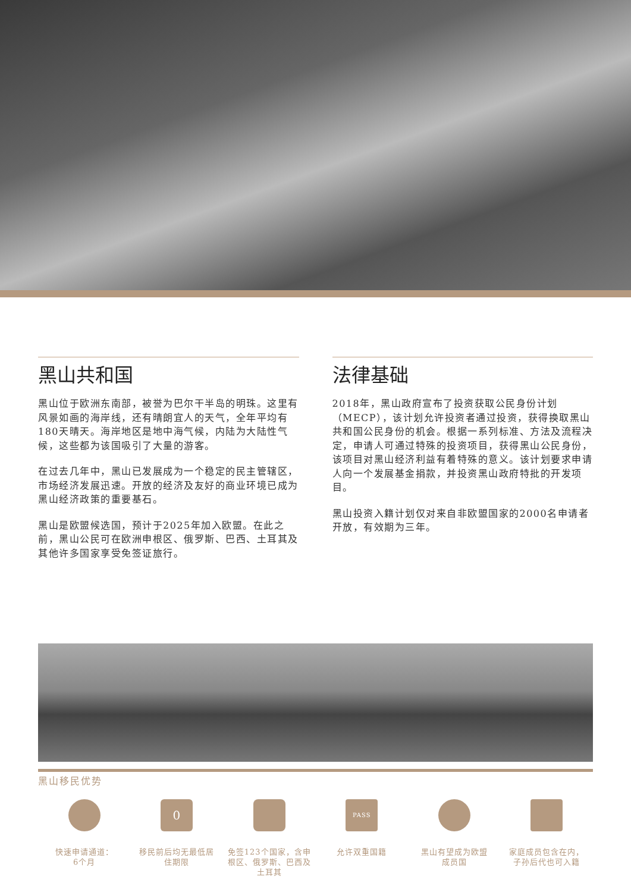黑山共和国
黑山位于欧洲东南部，被誉为巴尔干半岛的明珠。这里有风景如画的海岸线，还有晴朗宜人的天气，全年平均有180天晴天。海岸地区是地中海气候，内陆为大陆性气候，这些都为该国吸引了大量的游客。
在过去几年中，黑山已发展成为一个稳定的民主管辖区，市场经济发展迅速。开放的经济及友好的商业环境已成为黑山经济政策的重要基石。
黑山是欧盟候选国，预计于2025年加入欧盟。在此之前，黑山公民可在欧洲申根区、俄罗斯、巴西、土耳其及其他许多国家享受免签证旅行。
法律基础
2018年，黑山政府宣布了投资获取公民身份计划（MECP），该计划允许投资者通过投资，获得换取黑山共和国公民身份的机会。根据一系列标准、方法及流程决定，申请人可通过特殊的投资项目，获得黑山公民身份，该项目对黑山经济利益有着特殊的意义。该计划要求申请人向一个发展基金捐款，并投资黑山政府特批的开发项目。
黑山投资入籍计划仅对来自非欧盟国家的2000名申请者开放，有效期为三年。
黑山移民优势
快速申请通道：
6个月
0
移民前后均无最低居
住期限
免签123个国家，含申
根区、俄罗斯、巴西及
土耳其
PASS
允许双重国籍
黑山有望成为欧盟
成员国
家庭成员包含在内，
子孙后代也可入籍